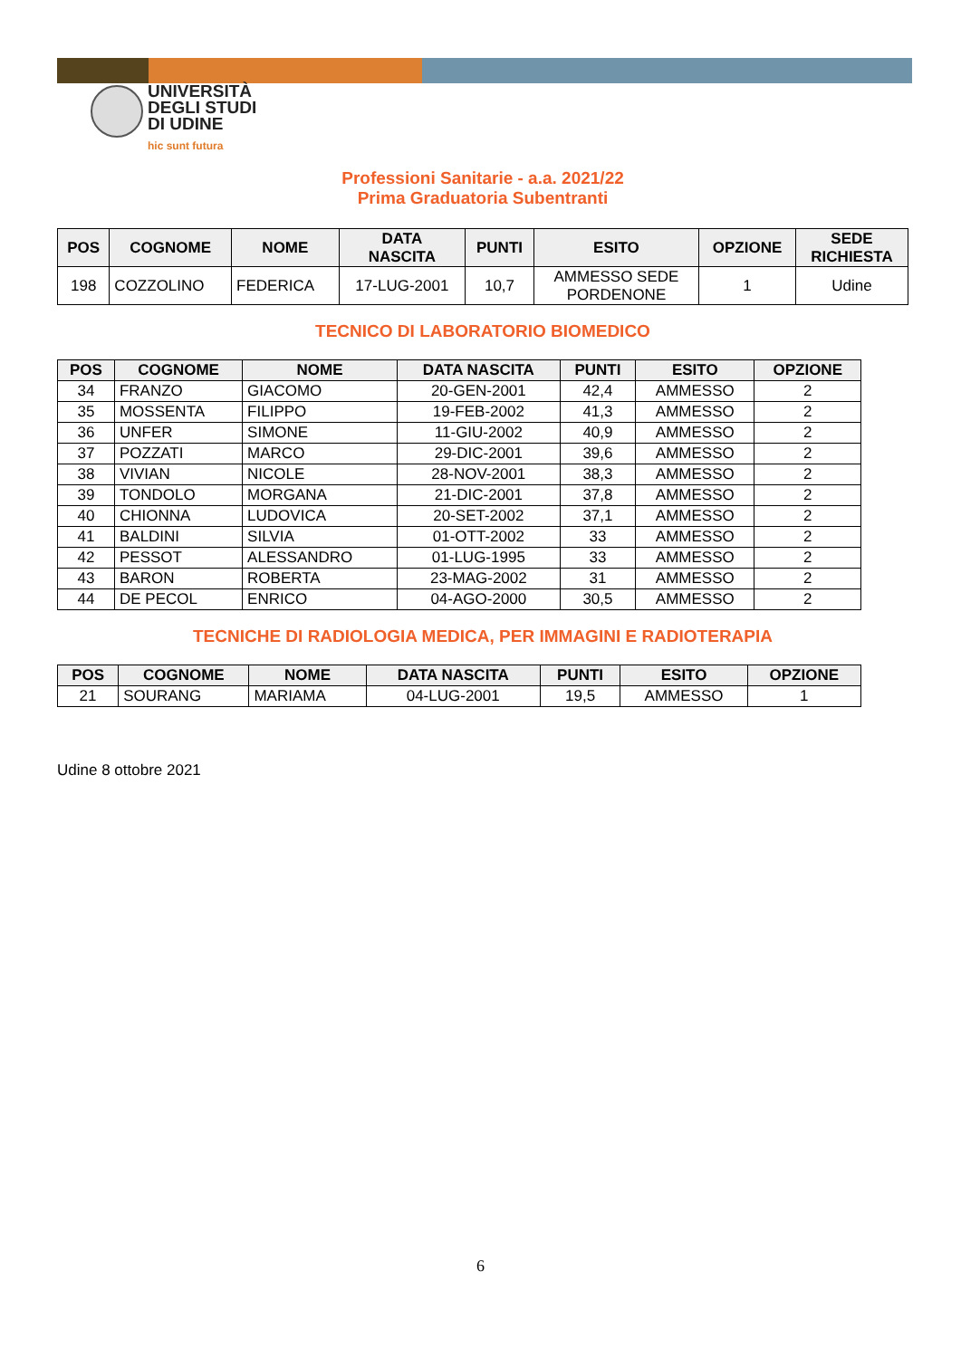UNIVERSITÀ
DEGLI STUDI
DI UDINE
hic sunt futura
Professioni Sanitarie - a.a. 2021/22
Prima Graduatoria Subentranti
| POS | COGNOME | NOME | DATA NASCITA | PUNTI | ESITO | OPZIONE | SEDE RICHIESTA |
| --- | --- | --- | --- | --- | --- | --- | --- |
| 198 | COZZOLINO | FEDERICA | 17-LUG-2001 | 10,7 | AMMESSO SEDE PORDENONE | 1 | Udine |
TECNICO DI LABORATORIO BIOMEDICO
| POS | COGNOME | NOME | DATA NASCITA | PUNTI | ESITO | OPZIONE |
| --- | --- | --- | --- | --- | --- | --- |
| 34 | FRANZO | GIACOMO | 20-GEN-2001 | 42,4 | AMMESSO | 2 |
| 35 | MOSSENTA | FILIPPO | 19-FEB-2002 | 41,3 | AMMESSO | 2 |
| 36 | UNFER | SIMONE | 11-GIU-2002 | 40,9 | AMMESSO | 2 |
| 37 | POZZATI | MARCO | 29-DIC-2001 | 39,6 | AMMESSO | 2 |
| 38 | VIVIAN | NICOLE | 28-NOV-2001 | 38,3 | AMMESSO | 2 |
| 39 | TONDOLO | MORGANA | 21-DIC-2001 | 37,8 | AMMESSO | 2 |
| 40 | CHIONNA | LUDOVICA | 20-SET-2002 | 37,1 | AMMESSO | 2 |
| 41 | BALDINI | SILVIA | 01-OTT-2002 | 33 | AMMESSO | 2 |
| 42 | PESSOT | ALESSANDRO | 01-LUG-1995 | 33 | AMMESSO | 2 |
| 43 | BARON | ROBERTA | 23-MAG-2002 | 31 | AMMESSO | 2 |
| 44 | DE PECOL | ENRICO | 04-AGO-2000 | 30,5 | AMMESSO | 2 |
TECNICHE DI RADIOLOGIA MEDICA, PER IMMAGINI E RADIOTERAPIA
| POS | COGNOME | NOME | DATA NASCITA | PUNTI | ESITO | OPZIONE |
| --- | --- | --- | --- | --- | --- | --- |
| 21 | SOURANG | MARIAMA | 04-LUG-2001 | 19,5 | AMMESSO | 1 |
Udine 8 ottobre 2021
6